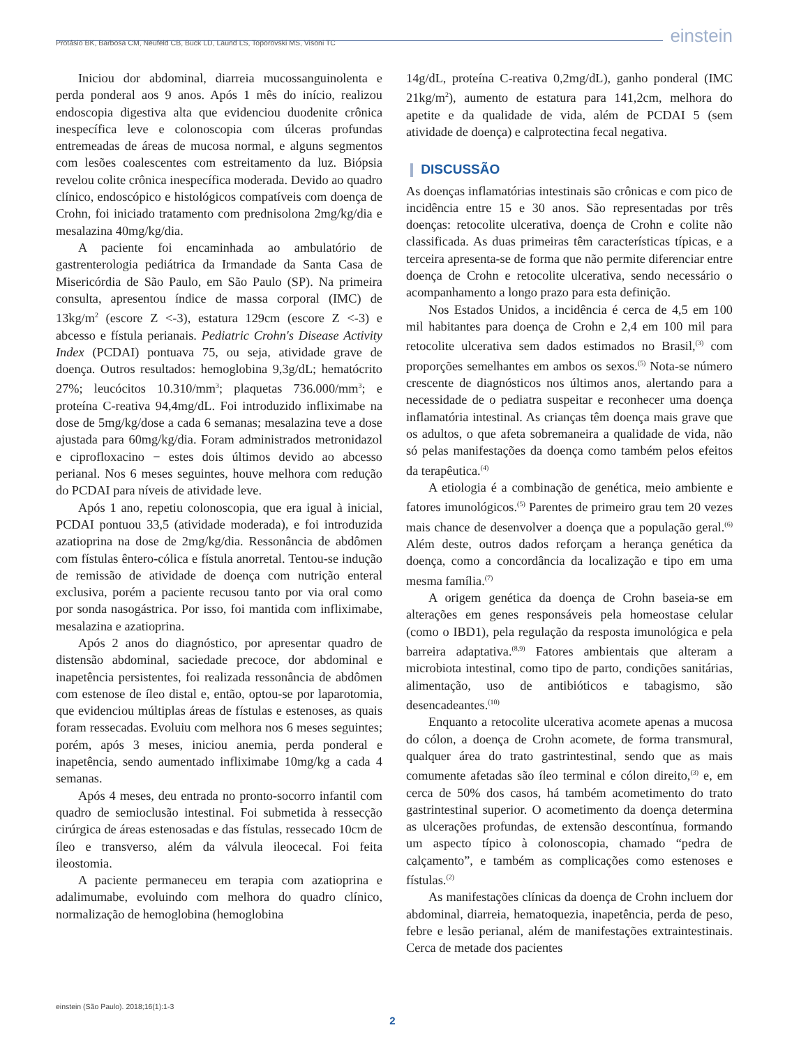Protásio BK, Barbosa CM, Neufeld CB, Buck LD, Laund LS, Toporovski MS, Visoni TC einstein
Iniciou dor abdominal, diarreia mucossanguinolenta e perda ponderal aos 9 anos. Após 1 mês do início, realizou endoscopia digestiva alta que evidenciou duodenite crônica inespecífica leve e colonoscopia com úlceras profundas entremeadas de áreas de mucosa normal, e alguns segmentos com lesões coalescentes com estreitamento da luz. Biópsia revelou colite crônica inespecífica moderada. Devido ao quadro clínico, endoscópico e histológicos compatíveis com doença de Crohn, foi iniciado tratamento com prednisolona 2mg/kg/dia e mesalazina 40mg/kg/dia.
A paciente foi encaminhada ao ambulatório de gastrenterologia pediátrica da Irmandade da Santa Casa de Misericórdia de São Paulo, em São Paulo (SP). Na primeira consulta, apresentou índice de massa corporal (IMC) de 13kg/m<sup>2</sup> (escore Z <-3), estatura 129cm (escore Z <-3) e abcesso e fístula perianais. Pediatric Crohn's Disease Activity Index (PCDAI) pontuava 75, ou seja, atividade grave de doença. Outros resultados: hemoglobina 9,3g/dL; hematócrito 27%; leucócitos 10.310/mm<sup>3</sup>; plaquetas 736.000/mm<sup>3</sup>; e proteína C-reativa 94,4mg/dL. Foi introduzido infliximabe na dose de 5mg/kg/dose a cada 6 semanas; mesalazina teve a dose ajustada para 60mg/kg/dia. Foram administrados metronidazol e ciprofloxacino − estes dois últimos devido ao abcesso perianal. Nos 6 meses seguintes, houve melhora com redução do PCDAI para níveis de atividade leve.
Após 1 ano, repetiu colonoscopia, que era igual à inicial, PCDAI pontuou 33,5 (atividade moderada), e foi introduzida azatioprina na dose de 2mg/kg/dia. Ressonância de abdômen com fístulas êntero-cólica e fístula anorretal. Tentou-se indução de remissão de atividade de doença com nutrição enteral exclusiva, porém a paciente recusou tanto por via oral como por sonda nasogástrica. Por isso, foi mantida com infliximabe, mesalazina e azatioprina.
Após 2 anos do diagnóstico, por apresentar quadro de distensão abdominal, saciedade precoce, dor abdominal e inapetência persistentes, foi realizada ressonância de abdômen com estenose de íleo distal e, então, optou-se por laparotomia, que evidenciou múltiplas áreas de fístulas e estenoses, as quais foram ressecadas. Evoluiu com melhora nos 6 meses seguintes; porém, após 3 meses, iniciou anemia, perda ponderal e inapetência, sendo aumentado infliximabe 10mg/kg a cada 4 semanas.
Após 4 meses, deu entrada no pronto-socorro infantil com quadro de semioclusão intestinal. Foi submetida à ressecção cirúrgica de áreas estenosadas e das fístulas, ressecado 10cm de íleo e transverso, além da válvula ileocecal. Foi feita ileostomia.
A paciente permaneceu em terapia com azatioprina e adalimumabe, evoluindo com melhora do quadro clínico, normalização de hemoglobina (hemoglobina
14g/dL, proteína C-reativa 0,2mg/dL), ganho ponderal (IMC 21kg/m<sup>2</sup>), aumento de estatura para 141,2cm, melhora do apetite e da qualidade de vida, além de PCDAI 5 (sem atividade de doença) e calprotectina fecal negativa.
❙ DISCUSSÃO
As doenças inflamatórias intestinais são crônicas e com pico de incidência entre 15 e 30 anos. São representadas por três doenças: retocolite ulcerativa, doença de Crohn e colite não classificada. As duas primeiras têm características típicas, e a terceira apresenta-se de forma que não permite diferenciar entre doença de Crohn e retocolite ulcerativa, sendo necessário o acompanhamento a longo prazo para esta definição.
Nos Estados Unidos, a incidência é cerca de 4,5 em 100 mil habitantes para doença de Crohn e 2,4 em 100 mil para retocolite ulcerativa sem dados estimados no Brasil,<sup>(3)</sup> com proporções semelhantes em ambos os sexos.<sup>(5)</sup> Nota-se número crescente de diagnósticos nos últimos anos, alertando para a necessidade de o pediatra suspeitar e reconhecer uma doença inflamatória intestinal. As crianças têm doença mais grave que os adultos, o que afeta sobremaneira a qualidade de vida, não só pelas manifestações da doença como também pelos efeitos da terapêutica.<sup>(4)</sup>
A etiologia é a combinação de genética, meio ambiente e fatores imunológicos.<sup>(5)</sup> Parentes de primeiro grau tem 20 vezes mais chance de desenvolver a doença que a população geral.<sup>(6)</sup> Além deste, outros dados reforçam a herança genética da doença, como a concordância da localização e tipo em uma mesma família.<sup>(7)</sup>
A origem genética da doença de Crohn baseia-se em alterações em genes responsáveis pela homeostase celular (como o IBD1), pela regulação da resposta imunológica e pela barreira adaptativa.<sup>(8,9)</sup> Fatores ambientais que alteram a microbiota intestinal, como tipo de parto, condições sanitárias, alimentação, uso de antibióticos e tabagismo, são desencadeantes.<sup>(10)</sup>
Enquanto a retocolite ulcerativa acomete apenas a mucosa do cólon, a doença de Crohn acomete, de forma transmural, qualquer área do trato gastrintestinal, sendo que as mais comumente afetadas são íleo terminal e cólon direito,<sup>(3)</sup> e, em cerca de 50% dos casos, há também acometimento do trato gastrintestinal superior. O acometimento da doença determina as ulcerações profundas, de extensão descontínua, formando um aspecto típico à colonoscopia, chamado “pedra de calçamento”, e também as complicações como estenoses e fístulas.<sup>(2)</sup>
As manifestações clínicas da doença de Crohn incluem dor abdominal, diarreia, hematoquezia, inapetência, perda de peso, febre e lesão perianal, além de manifestações extraintestinais. Cerca de metade dos pacientes
einstein (São Paulo). 2018;16(1):1-3
2